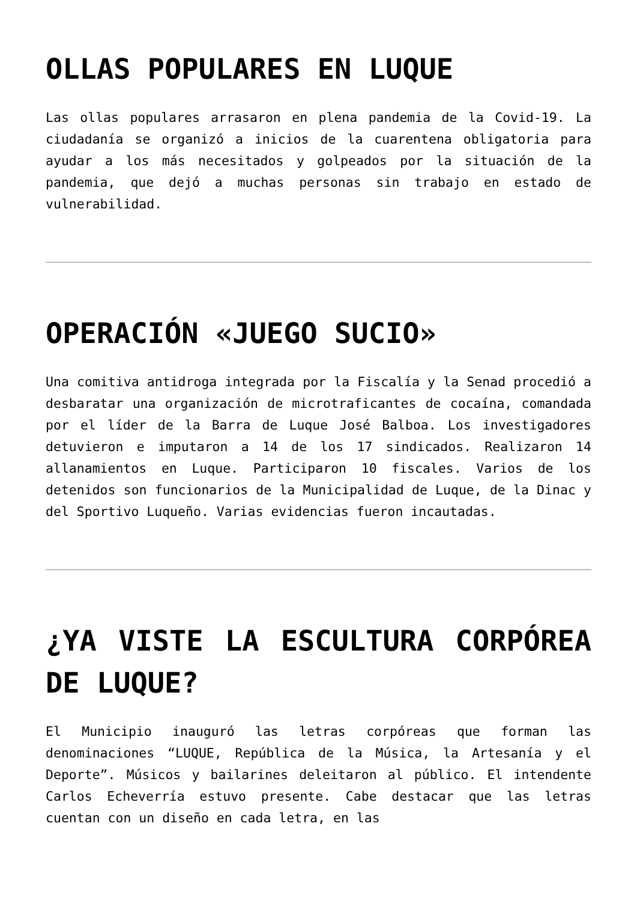OLLAS POPULARES EN LUQUE
Las ollas populares arrasaron en plena pandemia de la Covid-19. La ciudadanía se organizó a inicios de la cuarentena obligatoria para ayudar a los más necesitados y golpeados por la situación de la pandemia, que dejó a muchas personas sin trabajo en estado de vulnerabilidad.
OPERACIÓN «JUEGO SUCIO»
Una comitiva antidroga integrada por la Fiscalía y la Senad procedió a desbaratar una organización de microtraficantes de cocaína, comandada por el líder de la Barra de Luque José Balboa. Los investigadores detuvieron e imputaron a 14 de los 17 sindicados. Realizaron 14 allanamientos en Luque. Participaron 10 fiscales. Varios de los detenidos son funcionarios de la Municipalidad de Luque, de la Dinac y del Sportivo Luqueño. Varias evidencias fueron incautadas.
¿YA VISTE LA ESCULTURA CORPÓREA DE LUQUE?
El Municipio inauguró las letras corpóreas que forman las denominaciones “LUQUE, República de la Música, la Artesanía y el Deporte”. Músicos y bailarines deleitaron al público. El intendente Carlos Echeverría estuvo presente. Cabe destacar que las letras cuentan con un diseño en cada letra, en las